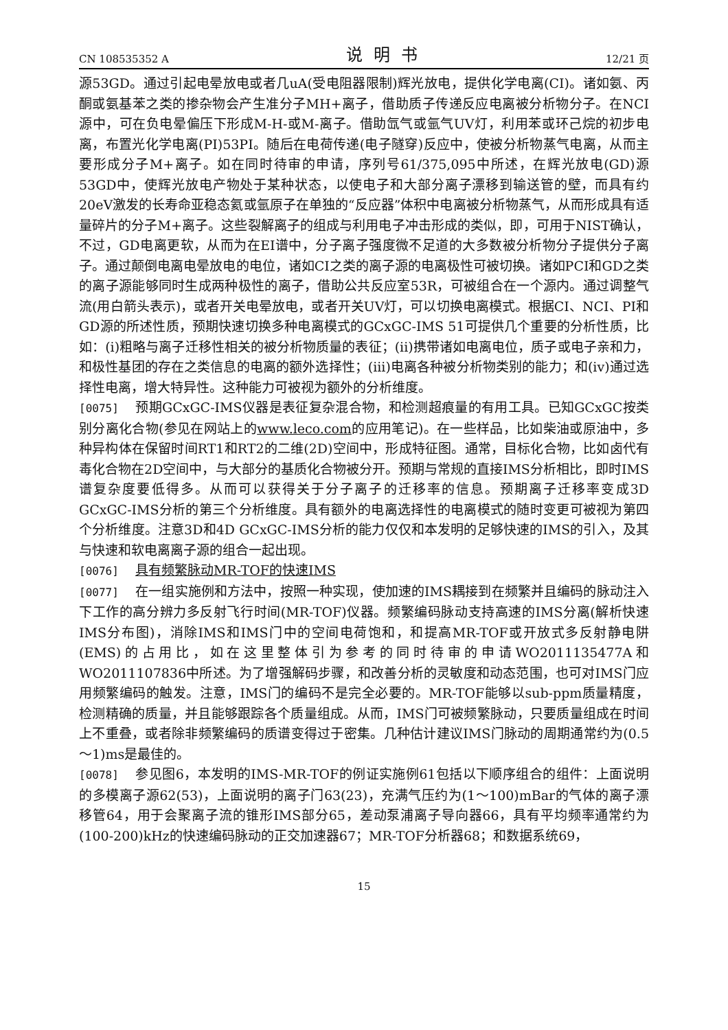CN 108535352 A 说明书 12/21 页
源53GD。通过引起电晕放电或者几uA(受电阻器限制)辉光放电，提供化学电离(CI)。诸如氨、丙酮或氨基苯之类的掺杂物会产生准分子MH+离子，借助质子传递反应电离被分析物分子。在NCI源中，可在负电晕偏压下形成M-H-或M-离子。借助氙气或氩气UV灯，利用苯或环己烷的初步电离，布置光化学电离(PI)53PI。随后在电荷传递(电子隧穿)反应中，使被分析物蒸气电离，从而主要形成分子M+离子。如在同时待审的申请，序列号61/375,095中所述，在辉光放电(GD)源53GD中，使辉光放电产物处于某种状态，以使电子和大部分离子漂移到输送管的壁，而具有约20eV激发的长寿命亚稳态氦或氩原子在单独的“反应器”体积中电离被分析物蒸气，从而形成具有适量碎片的分子M+离子。这些裂解离子的组成与利用电子冲击形成的类似，即，可用于NIST确认，不过，GD电离更软，从而为在EI谱中，分子离子强度微不足道的大多数被分析物分子提供分子离子。通过颠倒电离电晕放电的电位，诸如CI之类的离子源的电离极性可被切换。诸如PCI和GD之类的离子源能够同时生成两种极性的离子，借助公共反应室53R，可被组合在一个源内。通过调整气流(用白箭头表示)，或者开关电晕放电，或者开关UV灯，可以切换电离模式。根据CI、NCI、PI和GD源的所述性质，预期快速切换多种电离模式的GCxGC-IMS 51可提供几个重要的分析性质，比如：(i)粗略与离子迁移性相关的被分析物质量的表征；(ii)携带诸如电离电位，质子或电子亲和力，和极性基团的存在之类信息的电离的额外选择性；(iii)电离各种被分析物类别的能力；和(iv)通过选择性电离，增大特异性。这种能力可被视为额外的分析维度。
[0075] 预期GCxGC-IMS仪器是表征复杂混合物，和检测超痕量的有用工具。已知GCxGC按类别分离化合物(参见在网站上的www.leco.com的应用笔记)。在一些样品，比如柴油或原油中，多种异构体在保留时间RT1和RT2的二维(2D)空间中，形成特征图。通常，目标化合物，比如卤代有毒化合物在2D空间中，与大部分的基质化合物被分开。预期与常规的直接IMS分析相比，即时IMS谱复杂度要低得多。从而可以获得关于分子离子的迁移率的信息。预期离子迁移率变成3D GCxGC-IMS分析的第三个分析维度。具有额外的电离选择性的电离模式的随时变更可被视为第四个分析维度。注意3D和4D GCxGC-IMS分析的能力仅仅和本发明的足够快速的IMS的引入，及其与快速和软电离离子源的组合一起出现。
[0076] 具有频繁脉动MR-TOF的快速IMS
[0077] 在一组实施例和方法中，按照一种实现，使加速的IMS耦接到在频繁并且编码的脉动注入下工作的高分辨力多反射飞行时间(MR-TOF)仪器。频繁编码脉动支持高速的IMS分离(解析快速IMS分布图)，消除IMS和IMS门中的空间电荷饱和，和提高MR-TOF或开放式多反射静电阱(EMS)的占用比，如在这里整体引为参考的同时待审的申请WO2011135477A和WO2011107836中所述。为了增强解码步骤，和改善分析的灵敏度和动态范围，也可对IMS门应用频繁编码的触发。注意，IMS门的编码不是完全必要的。MR-TOF能够以sub-ppm质量精度，检测精确的质量，并且能够跟踪各个质量组成。从而，IMS门可被频繁脉动，只要质量组成在时间上不重叠，或者除非频繁编码的质谱变得过于密集。几种估计建议IMS门脉动的周期通常约为(0.5～1)ms是最佳的。
[0078] 参见图6，本发明的IMS-MR-TOF的例证实施例61包括以下顺序组合的组件：上面说明的多模离子源62(53)，上面说明的离子门63(23)，充满气压约为(1～100)mBar的气体的离子漂移管64，用于会聚离子流的锥形IMS部分65，差动泵浦离子导向器66，具有平均频率通常约为(100-200)kHz的快速编码脉动的正交加速器67；MR-TOF分析器68；和数据系统69，
15